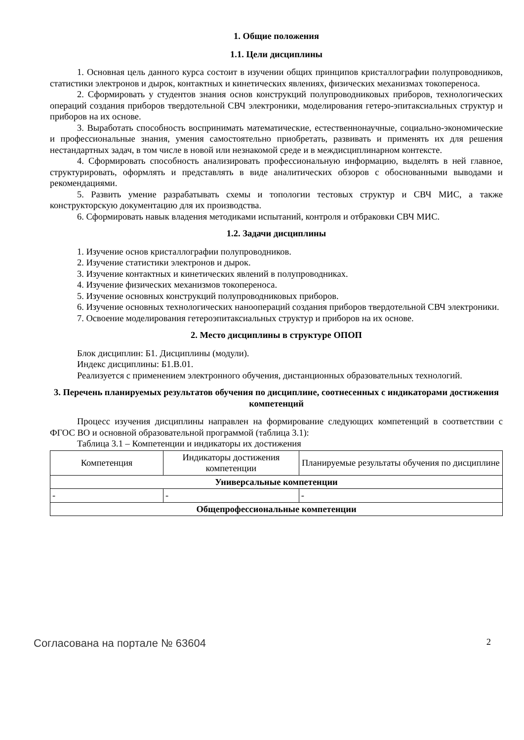1. Общие положения
1.1. Цели дисциплины
1. Основная цель данного курса состоит в изучении общих принципов кристаллографии полупроводников, статистики электронов и дырок, контактных и кинетических явлениях, физических механизмах токопереноса.
2. Сформировать у студентов знания основ конструкций полупроводниковых приборов, технологических операций создания приборов твердотельной СВЧ электроники, моделирования гетеро-эпитаксиальных структур и приборов на их основе.
3. Выработать способность воспринимать математические, естественнонаучные, социально-экономические и профессиональные знания, умения самостоятельно приобретать, развивать и применять их для решения нестандартных задач, в том числе в новой или незнакомой среде и в междисциплинарном контексте.
4. Сформировать способность анализировать профессиональную информацию, выделять в ней главное, структурировать, оформлять и представлять в виде аналитических обзоров с обоснованными выводами и рекомендациями.
5. Развить умение разрабатывать схемы и топологии тестовых структур и СВЧ МИС, а также конструкторскую документацию для их производства.
6. Сформировать навык владения методиками испытаний, контроля и отбраковки СВЧ МИС.
1.2. Задачи дисциплины
1. Изучение основ кристаллографии полупроводников.
2. Изучение статистики электронов и дырок.
3. Изучение контактных и кинетических явлений в полупроводниках.
4. Изучение физических механизмов токопереноса.
5. Изучение основных конструкций полупроводниковых приборов.
6. Изучение основных технологических нанoопераций создания приборов твердотельной СВЧ электроники.
7. Освоение моделирования гетероэпитаксиальных структур и приборов на их основе.
2. Место дисциплины в структуре ОПОП
Блок дисциплин: Б1. Дисциплины (модули).
Индекс дисциплины: Б1.В.01.
Реализуется с применением электронного обучения, дистанционных образовательных технологий.
3. Перечень планируемых результатов обучения по дисциплине, соотнесенных с индикаторами достижения компетенций
Процесс изучения дисциплины направлен на формирование следующих компетенций в соответствии с ФГОС ВО и основной образовательной программой (таблица 3.1):
Таблица 3.1 – Компетенции и индикаторы их достижения
| Компетенция | Индикаторы достижения компетенции | Планируемые результаты обучения по дисциплине |
| --- | --- | --- |
| Универсальные компетенции | | |
| - | - | - |
| Общепрофессиональные компетенции | | |
Согласована на портале № 63604 2